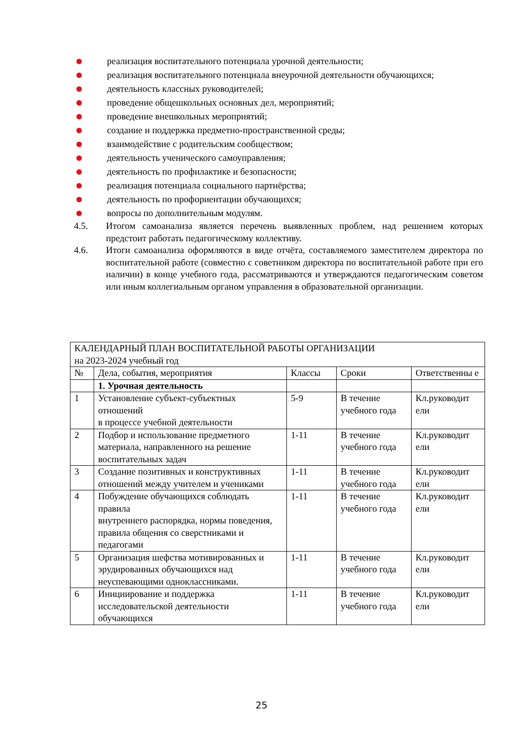реализация воспитательного потенциала урочной деятельности;
реализация воспитательного потенциала внеурочной деятельности обучающихся;
деятельность классных руководителей;
проведение общешкольных основных дел, мероприятий;
проведение внешкольных мероприятий;
создание и поддержка предметно-пространственной среды;
взаимодействие с родительским сообществом;
деятельность ученического самоуправления;
деятельность по профилактике и безопасности;
реализация потенциала социального партнёрства;
деятельность по профориентации обучающихся;
вопросы по дополнительным модулям.
4.5. Итогом самоанализа является перечень выявленных проблем, над решением которых предстоит работать педагогическому коллективу.
4.6. Итоги самоанализа оформляются в виде отчёта, составляемого заместителем директора по воспитательной работе (совместно с советником директора по воспитательной работе при его наличии) в конце учебного года, рассматриваются и утверждаются педагогическим советом или иным коллегиальным органом управления в образовательной организации.
| КАЛЕНДАРНЫЙ ПЛАН ВОСПИТАТЕЛЬНОЙ РАБОТЫ ОРГАНИЗАЦИИ на 2023-2024 учебный год | | | | |
| № | Дела, события, мероприятия | Классы | Сроки | Ответственны е |
| | 1. Урочная деятельность | | | |
| 1 | Установление субъект-субъектных отношений в процессе учебной деятельности | 5-9 | В течение учебного года | Кл.руководит ели |
| 2 | Подбор и использование предметного материала, направленного на решение воспитательных задач | 1-11 | В течение учебного года | Кл.руководит ели |
| 3 | Создание позитивных и конструктивных отношений между учителем и учениками | 1-11 | В течение учебного года | Кл.руководит ели |
| 4 | Побуждение обучающихся соблюдать правила внутреннего распорядка, нормы поведения, правила общения со сверстниками и педагогами | 1-11 | В течение учебного года | Кл.руководит ели |
| 5 | Организация шефства мотивированных и эрудированных обучающихся над неуспевающими одноклассниками. | 1-11 | В течение учебного года | Кл.руководит ели |
| 6 | Инициирование и поддержка исследовательской деятельности обучающихся | 1-11 | В течение учебного года | Кл.руководит ели |
25